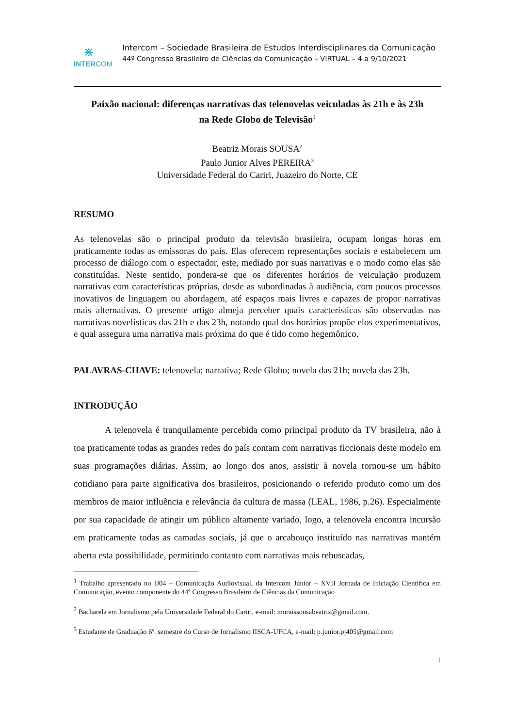⋇
INTERCOM
Intercom – Sociedade Brasileira de Estudos Interdisciplinares da Comunicação
44º Congresso Brasileiro de Ciências da Comunicação – VIRTUAL – 4 a 9/10/2021
Paixão nacional: diferenças narrativas das telenovelas veiculadas às 21h e às 23h
na Rede Globo de Televisão<sup>1</sup>
Beatriz Morais SOUSA<sup>2</sup>
Paulo Junior Alves PEREIRA<sup>3</sup>
Universidade Federal do Cariri, Juazeiro do Norte, CE
RESUMO
As telenovelas são o principal produto da televisão brasileira, ocupam longas horas em praticamente todas as emissoras do país. Elas oferecem representações sociais e estabelecem um processo de diálogo com o espectador, este, mediado por suas narrativas e o modo como elas são constituídas. Neste sentido, pondera-se que os diferentes horários de veiculação produzem narrativas com características próprias, desde as subordinadas à audiência, com poucos processos inovativos de linguagem ou abordagem, até espaços mais livres e capazes de propor narrativas mais alternativas. O presente artigo almeja perceber quais características são observadas nas narrativas novelísticas das 21h e das 23h, notando qual dos horários propõe elos experimentativos, e qual assegura uma narrativa mais próxima do que é tido como hegemônico.
PALAVRAS-CHAVE: telenovela; narrativa; Rede Globo; novela das 21h; novela das 23h.
INTRODUÇÃO
A telenovela é tranquilamente percebida como principal produto da TV brasileira, não à toa praticamente todas as grandes redes do país contam com narrativas ficcionais deste modelo em suas programações diárias. Assim, ao longo dos anos, assistir à novela tornou-se um hábito cotidiano para parte significativa dos brasileiros, posicionando o referido produto como um dos membros de maior influência e relevância da cultura de massa (LEAL, 1986, p.26). Especialmente por sua capacidade de atingir um público altamente variado, logo, a telenovela encontra incursão em praticamente todas as camadas sociais, já que o arcabouço instituído nas narrativas mantém aberta esta possibilidade, permitindo contanto com narrativas mais rebuscadas,
<sup>1</sup> Trabalho apresentado no IJ04 – Comunicação Audiovisual, da Intercom Júnior – XVII Jornada de Iniciação Científica em Comunicação, evento componente do 44º Congresso Brasileiro de Ciências da Comunicação
<sup>2</sup> Bacharela em Jornalismo pela Universidade Federal do Cariri, e-mail: moraissousabeatriz@gmail.com.
<sup>3</sup> Estudante de Graduação 6º. semestre do Curso de Jornalismo IISCA-UFCA, e-mail: p.junior.pj405@gmail.com
1